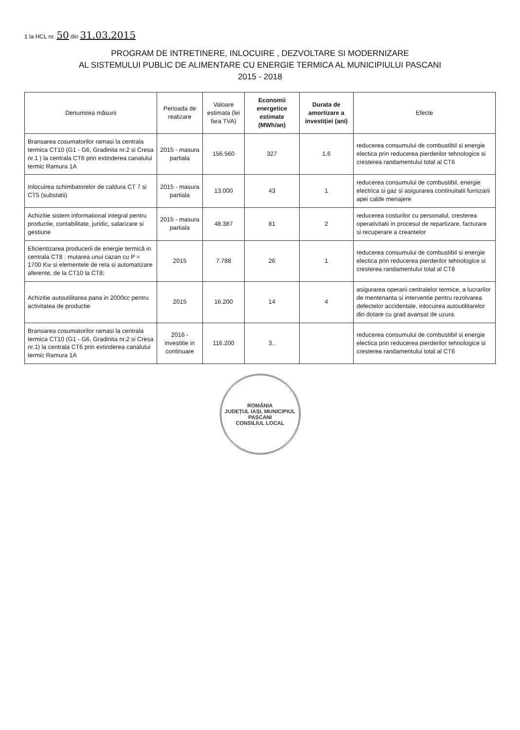1 la HCL nr. 50 din 31.03.2015
PROGRAM DE INTRETINERE, INLOCUIRE , DEZVOLTARE SI MODERNIZARE
AL SISTEMULUI PUBLIC DE ALIMENTARE CU ENERGIE TERMICA AL MUNICIPIULUI PASCANI
2015 - 2018
| Denumirea măsurii | Perioada de realizare | Valoare estimata (lei fara TVA) | Economii energetice estimate (MWh/an) | Durata de amortizare a investiției (ani) | Efecte |
| --- | --- | --- | --- | --- | --- |
| Bransarea cosumatorilor ramasi la centrala termica CT10 (G1 - G6, Gradinita nr.2 si Cresa nr.1 ) la centrala CT6 prin extinderea canalului termic Ramura 1A | 2015 - masura partiala | 156.560 | 327 | 1,6 | reducerea consumului de combustibil si energie electica prin reducerea pierderilor tehnologice si cresterea randamentului total al CT6 |
| Inlocuirea schimbatorelor de caldura CT 7 si CT5 (substatii) | 2015 - masura partiala | 13.000 | 43 | 1 | reducerea consumului de combustibil, energie electrica si gaz si asigurarea continuitatii furnizarii apei calde menajere |
| Achizitie sistem informational integral pentru productie, contabilitate, juridic, salarizare si gestiune | 2015 - masura partiala | 48.387 | 81 | 2 | reducerea costurilor cu personalul, cresterea operativitatii in procesul de repartizare, facturare si recuperare a creantelor |
| Eficientizarea producerii de energie termică in centrala CT8 : mutarea unui cazan cu P = 1700 Kw si elementele de reta si automatizare aferente, de la CT10 la CT8; | 2015 | 7.788 | 26 | 1 | reducerea consumului de combustibil si energie electica prin reducerea pierderilor tehnologice si cresterea randamentului total al CT8 |
| Achizitie autoutilitarea pana in 2000cc pentru activitatea de productie | 2015 | 16.200 | 14 | 4 | asigurarea operarii centralelor termice, a lucrarilor de mentenanta si interventie pentru rezolvarea defectelor accidentale, inlocuirea autoutilitarelor din dotare cu grad avansat de uzura. |
| Bransarea cosumatorilor ramasi la centrala termica CT10 (G1 - G6, Gradinita nr.2 si Cresa nr.1) la centrala CT6 prin extinderea canalului termic Ramura 1A | 2016 - investitie in continuare | 116.200 | 3.. | | reducerea consumului de combustibil si energie electica prin reducerea pierderilor tehnologice si cresterea randamentului total al CT6 |
ROMÂNIA
JUDEȚUL IAȘI, MUNICIPIUL PAȘCANI
CONSILIUL LOCAL